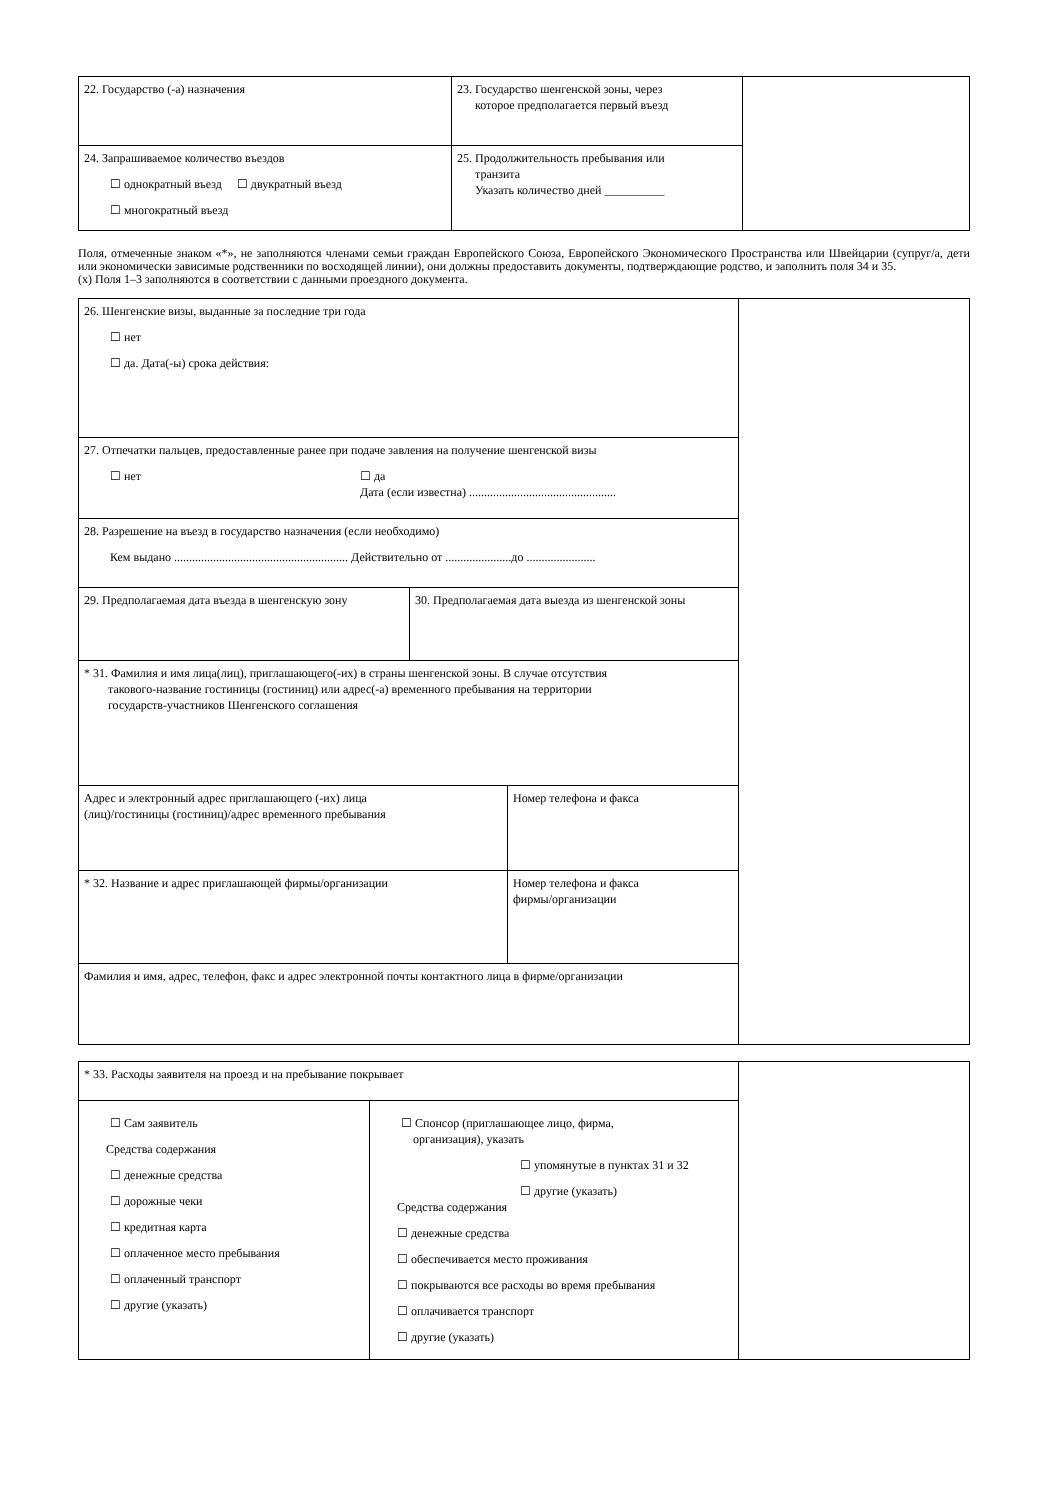| 22. Государство (-а) назначения | 23. Государство шенгенской зоны, через которое предполагается первый въезд | |
| 24. Запрашиваемое количество въездов ☐ однократный въезд ☐ двукратный въезд ☐ многократный въезд | 25. Продолжительность пребывания или транзита Указать количество дней __________ | |
Поля, отмеченные знаком «*», не заполняются членами семьи граждан Европейского Союза, Европейского Экономического Пространства или Швейцарии (супруг/а, дети или экономически зависимые родственники по восходящей линии), они должны предоставить документы, подтверждающие родство, и заполнить поля 34 и 35.
(x) Поля 1–3 заполняются в соответствии с данными проездного документа.
| 26. Шенгенские визы, выданные за последние три года ☐ нет ☐ да. Дата(-ы) срока действия: | | | |
| 27. Отпечатки пальцев, предоставленные ранее при подаче завления на получение шенгенской визы ☐ нет ☐ да Дата (если известна) ................................................. | | | |
| 28. Разрешение на въезд в государство назначения (если необходимо) Кем выдано .......................................................... Действительно от ......................до ....................... | | | |
| 29. Предполагаемая дата въезда в шенгенскую зону | 30. Предполагаемая дата выезда из шенгенской зоны | | |
| * 31. Фамилия и имя лица(лиц), приглашающего(-их) в страны шенгенской зоны. В случае отсутствия такового-название гостиницы (гостиниц) или адрес(-а) временного пребывания на территории государств-участников Шенгенского соглашения | | | |
| Адрес и электронный адрес приглашающего (-их) лица (лиц)/гостиницы (гостиниц)/адрес временного пребывания | | Номер телефона и факса | |
| * 32. Название и адрес приглашающей фирмы/организации | | Номер телефона и факса фирмы/организации | |
| Фамилия и имя, адрес, телефон, факс и адрес электронной почты контактного лица в фирме/организации | | | |
| * 33. Расходы заявителя на проезд и на пребывание покрывает | | |
| ☐ Сам заявитель Средства содержания ☐ денежные средства ☐ дорожные чеки ☐ кредитная карта ☐ оплаченное место пребывания ☐ оплаченный транспорт ☐ другие (указать) | ☐ Спонсор (приглашающее лицо, фирма, организация), указать ☐ упомянутые в пунктах 31 и 32 ☐ другие (указать) Средства содержания ☐ денежные средства ☐ обеспечивается место проживания ☐ покрываются все расходы во время пребывания ☐ оплачивается транспорт ☐ другие (указать) | |